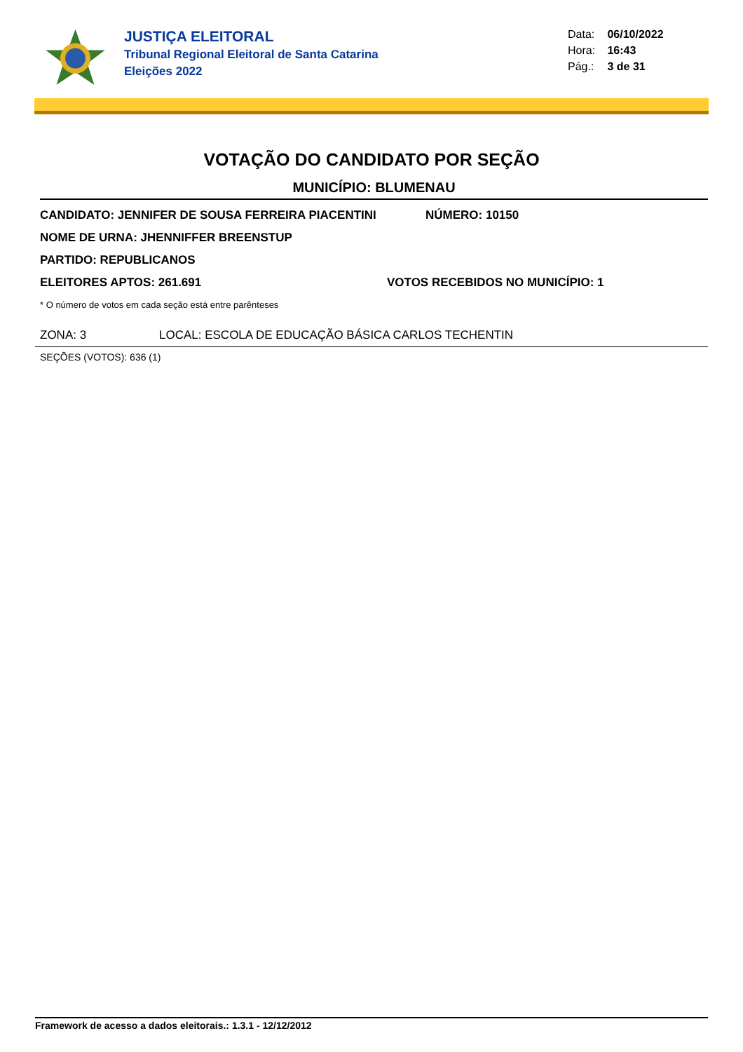JUSTIÇA ELEITORAL
Tribunal Regional Eleitoral de Santa Catarina
Eleições 2022
Data: 06/10/2022
Hora: 16:43
Pág.: 3 de 31
VOTAÇÃO DO CANDIDATO POR SEÇÃO
MUNICÍPIO: BLUMENAU
CANDIDATO: JENNIFER DE SOUSA FERREIRA PIACENTINI NÚMERO: 10150
NOME DE URNA: JHENNIFFER BREENSTUP
PARTIDO: REPUBLICANOS
ELEITORES APTOS: 261.691 VOTOS RECEBIDOS NO MUNICÍPIO: 1
* O número de votos em cada seção está entre parênteses
ZONA: 3 LOCAL: ESCOLA DE EDUCAÇÃO BÁSICA CARLOS TECHENTIN
SEÇÕES (VOTOS): 636 (1)
Framework de acesso a dados eleitorais.: 1.3.1 - 12/12/2012